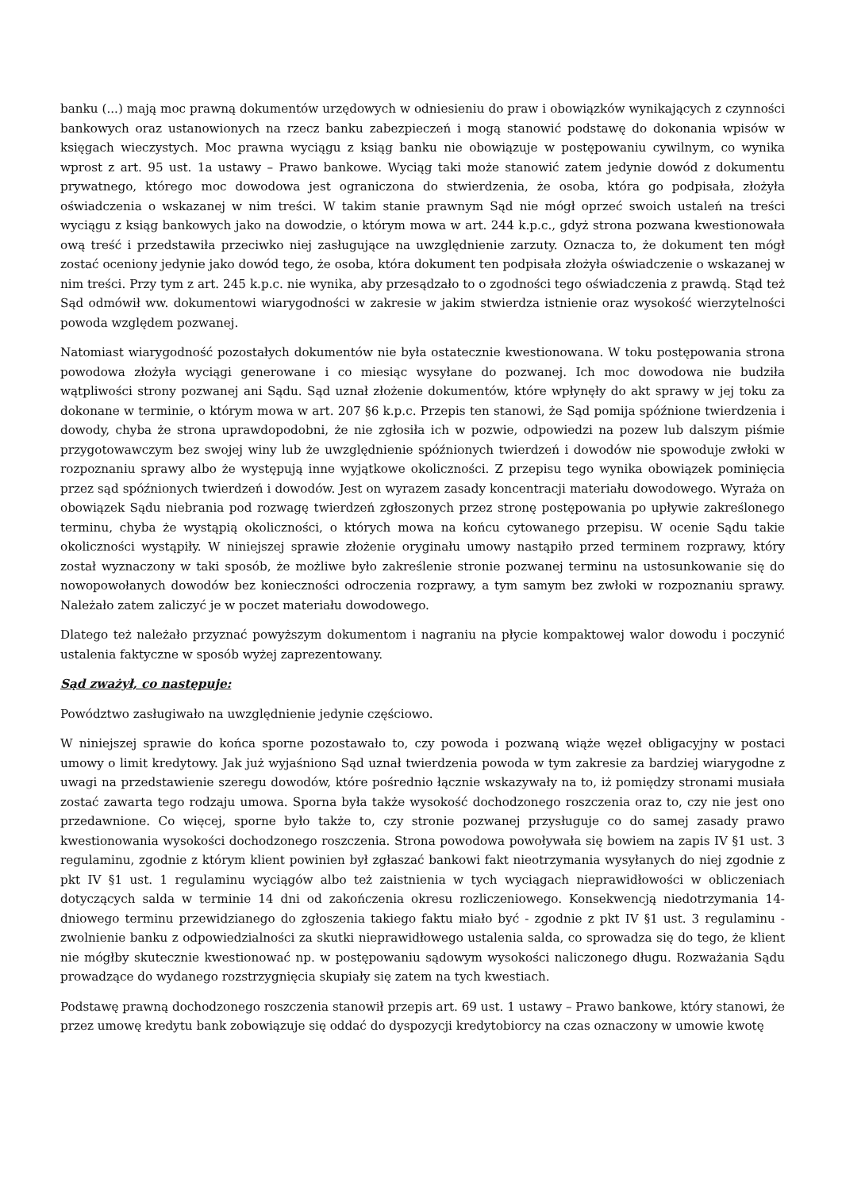banku (...) mają moc prawną dokumentów urzędowych w odniesieniu do praw i obowiązków wynikających z czynności bankowych oraz ustanowionych na rzecz banku zabezpieczeń i mogą stanowić podstawę do dokonania wpisów w księgach wieczystych. Moc prawna wyciągu z ksiąg banku nie obowiązuje w postępowaniu cywilnym, co wynika wprost z art. 95 ust. 1a ustawy – Prawo bankowe. Wyciąg taki może stanowić zatem jedynie dowód z dokumentu prywatnego, którego moc dowodowa jest ograniczona do stwierdzenia, że osoba, która go podpisała, złożyła oświadczenia o wskazanej w nim treści. W takim stanie prawnym Sąd nie mógł oprzeć swoich ustaleń na treści wyciągu z ksiąg bankowych jako na dowodzie, o którym mowa w art. 244 k.p.c., gdyż strona pozwana kwestionowała ową treść i przedstawiła przeciwko niej zasługujące na uwzględnienie zarzuty. Oznacza to, że dokument ten mógł zostać oceniony jedynie jako dowód tego, że osoba, która dokument ten podpisała złożyła oświadczenie o wskazanej w nim treści. Przy tym z art. 245 k.p.c. nie wynika, aby przesądzało to o zgodności tego oświadczenia z prawdą. Stąd też Sąd odmówił ww. dokumentowi wiarygodności w zakresie w jakim stwierdza istnienie oraz wysokość wierzytelności powoda względem pozwanej.
Natomiast wiarygodność pozostałych dokumentów nie była ostatecznie kwestionowana. W toku postępowania strona powodowa złożyła wyciągi generowane i co miesiąc wysyłane do pozwanej. Ich moc dowodowa nie budziła wątpliwości strony pozwanej ani Sądu. Sąd uznał złożenie dokumentów, które wpłynęły do akt sprawy w jej toku za dokonane w terminie, o którym mowa w art. 207 §6 k.p.c. Przepis ten stanowi, że Sąd pomija spóźnione twierdzenia i dowody, chyba że strona uprawdopodobni, że nie zgłosiła ich w pozwie, odpowiedzi na pozew lub dalszym piśmie przygotowawczym bez swojej winy lub że uwzględnienie spóźnionych twierdzeń i dowodów nie spowoduje zwłoki w rozpoznaniu sprawy albo że występują inne wyjątkowe okoliczności. Z przepisu tego wynika obowiązek pominięcia przez sąd spóźnionych twierdzeń i dowodów. Jest on wyrazem zasady koncentracji materiału dowodowego. Wyraża on obowiązek Sądu niebrania pod rozwagę twierdzeń zgłoszonych przez stronę postępowania po upływie zakreślonego terminu, chyba że wystąpią okoliczności, o których mowa na końcu cytowanego przepisu. W ocenie Sądu takie okoliczności wystąpiły. W niniejszej sprawie złożenie oryginału umowy nastąpiło przed terminem rozprawy, który został wyznaczony w taki sposób, że możliwe było zakreślenie stronie pozwanej terminu na ustosunkowanie się do nowopowołanych dowodów bez konieczności odroczenia rozprawy, a tym samym bez zwłoki w rozpoznaniu sprawy. Należało zatem zaliczyć je w poczet materiału dowodowego.
Dlatego też należało przyznać powyższym dokumentom i nagraniu na płycie kompaktowej walor dowodu i poczynić ustalenia faktyczne w sposób wyżej zaprezentowany.
Sąd zważył, co następuje:
Powództwo zasługiwało na uwzględnienie jedynie częściowo.
W niniejszej sprawie do końca sporne pozostawało to, czy powoda i pozwaną wiąże węzeł obligacyjny w postaci umowy o limit kredytowy. Jak już wyjaśniono Sąd uznał twierdzenia powoda w tym zakresie za bardziej wiarygodne z uwagi na przedstawienie szeregu dowodów, które pośrednio łącznie wskazywały na to, iż pomiędzy stronami musiała zostać zawarta tego rodzaju umowa. Sporna była także wysokość dochodzonego roszczenia oraz to, czy nie jest ono przedawnione. Co więcej, sporne było także to, czy stronie pozwanej przysługuje co do samej zasady prawo kwestionowania wysokości dochodzonego roszczenia. Strona powodowa powoływała się bowiem na zapis IV §1 ust. 3 regulaminu, zgodnie z którym klient powinien był zgłaszać bankowi fakt nieotrzymania wysyłanych do niej zgodnie z pkt IV §1 ust. 1 regulaminu wyciągów albo też zaistnienia w tych wyciągach nieprawidłowości w obliczeniach dotyczących salda w terminie 14 dni od zakończenia okresu rozliczeniowego. Konsekwencją niedotrzymania 14-dniowego terminu przewidzianego do zgłoszenia takiego faktu miało być - zgodnie z pkt IV §1 ust. 3 regulaminu - zwolnienie banku z odpowiedzialności za skutki nieprawidłowego ustalenia salda, co sprowadza się do tego, że klient nie mógłby skutecznie kwestionować np. w postępowaniu sądowym wysokości naliczonego długu. Rozważania Sądu prowadzące do wydanego rozstrzygnięcia skupiały się zatem na tych kwestiach.
Podstawę prawną dochodzonego roszczenia stanowił przepis art. 69 ust. 1 ustawy – Prawo bankowe, który stanowi, że przez umowę kredytu bank zobowiązuje się oddać do dyspozycji kredytobiorcy na czas oznaczony w umowie kwotę